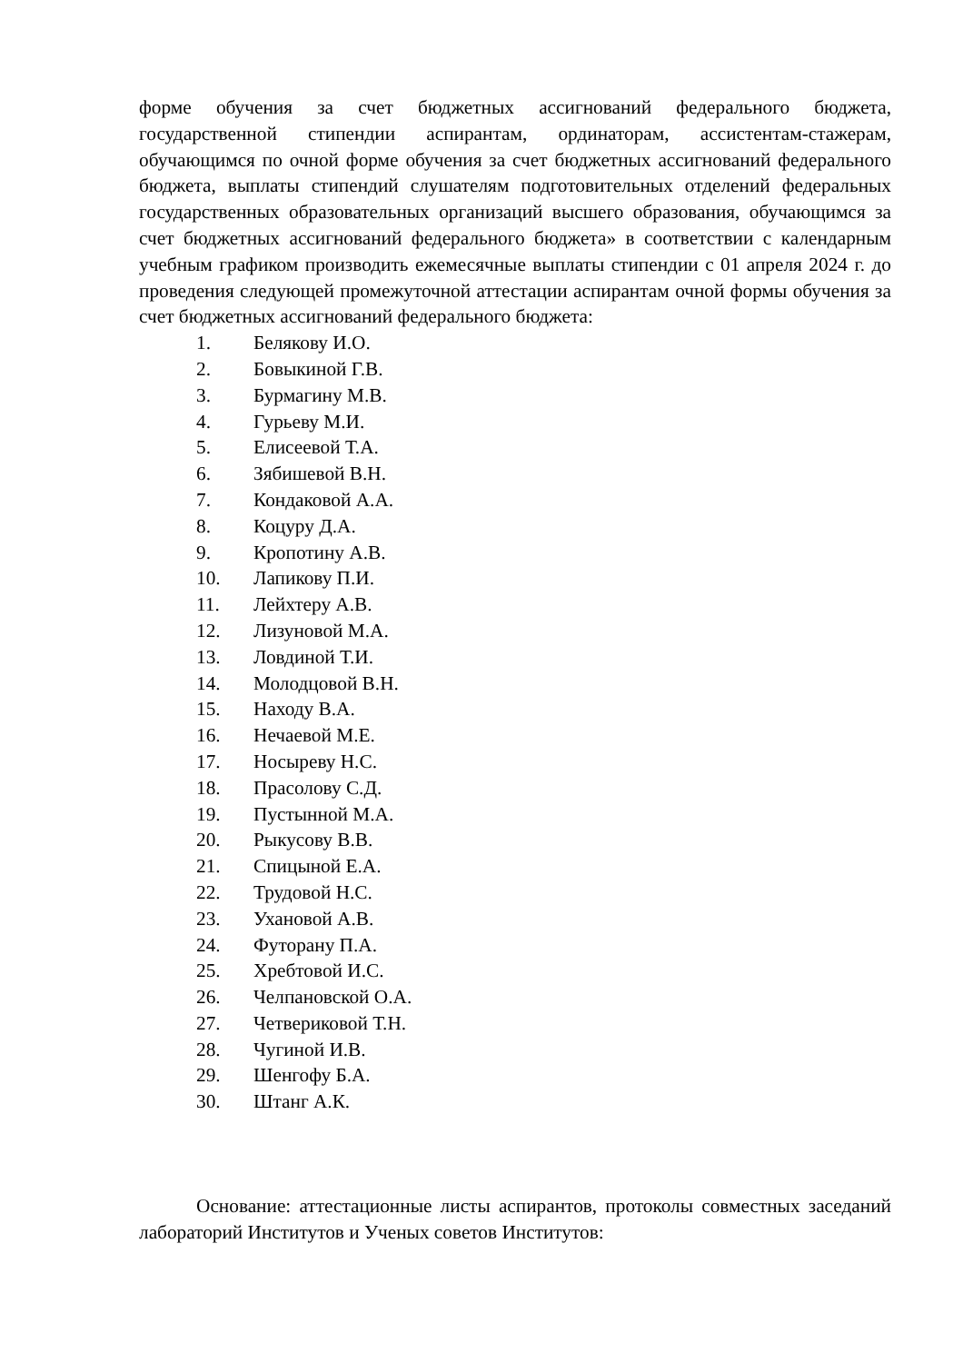форме обучения за счет бюджетных ассигнований федерального бюджета, государственной стипендии аспирантам, ординаторам, ассистентам-стажерам, обучающимся по очной форме обучения за счет бюджетных ассигнований федерального бюджета, выплаты стипендий слушателям подготовительных отделений федеральных государственных образовательных организаций высшего образования, обучающимся за счет бюджетных ассигнований федерального бюджета» в соответствии с календарным учебным графиком производить ежемесячные выплаты стипендии с 01 апреля 2024 г. до проведения следующей промежуточной аттестации аспирантам очной формы обучения за счет бюджетных ассигнований федерального бюджета:
1. Белякову И.О.
2. Бовыкиной Г.В.
3. Бурмагину М.В.
4. Гурьеву М.И.
5. Елисеевой Т.А.
6. Зябишевой В.Н.
7. Кондаковой А.А.
8. Коцуру Д.А.
9. Кропотину А.В.
10. Лапикову П.И.
11. Лейхтеру А.В.
12. Лизуновой М.А.
13. Ловдиной Т.И.
14. Молодцовой В.Н.
15. Находу В.А.
16. Нечаевой М.Е.
17. Носыреву Н.С.
18. Прасолову С.Д.
19. Пустынной М.А.
20. Рыкусову В.В.
21. Спицыной Е.А.
22. Трудовой Н.С.
23. Ухановой А.В.
24. Футорану П.А.
25. Хребтовой И.С.
26. Челпановской О.А.
27. Четвериковой Т.Н.
28. Чугиной И.В.
29. Шенгофу Б.А.
30. Штанг А.К.
Основание: аттестационные листы аспирантов, протоколы совместных заседаний лабораторий Институтов и Ученых советов Институтов: